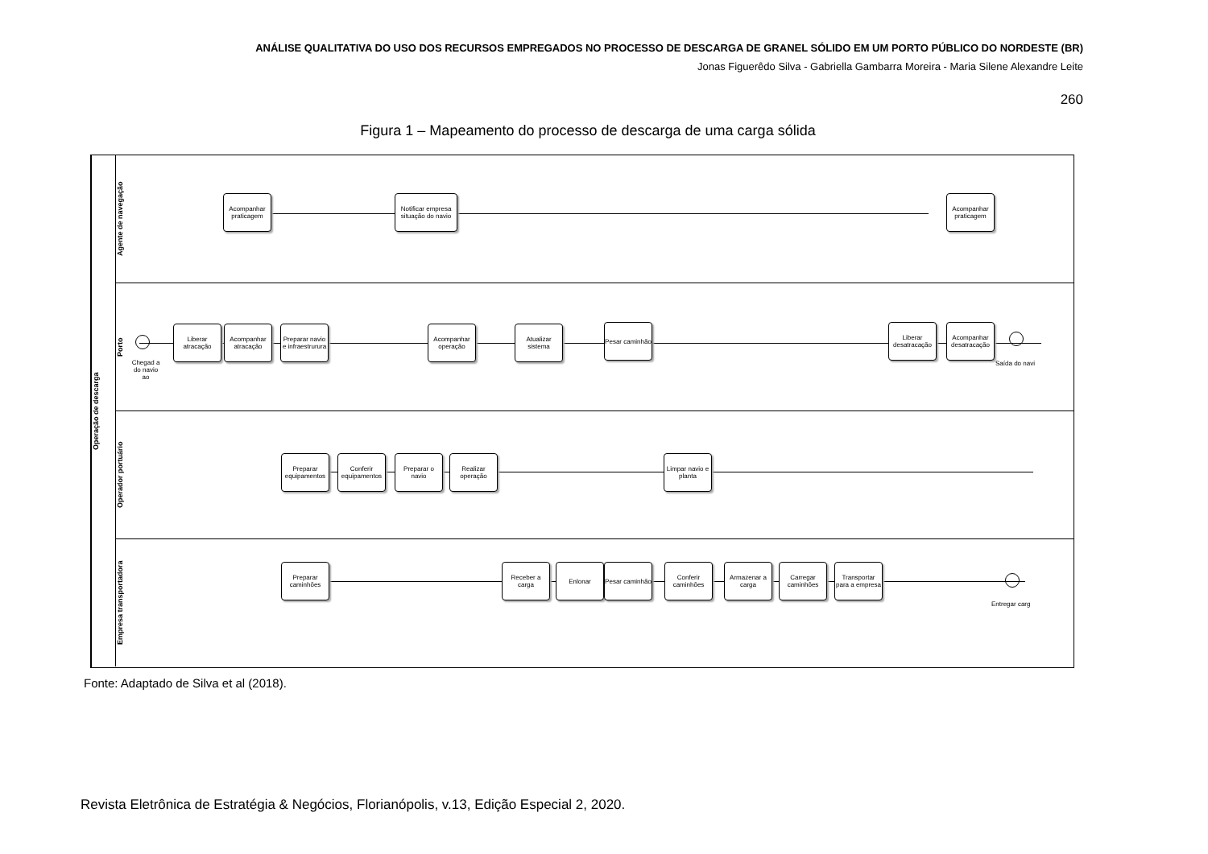ANÁLISE QUALITATIVA DO USO DOS RECURSOS EMPREGADOS NO PROCESSO DE DESCARGA DE GRANEL SÓLIDO EM UM PORTO PÚBLICO DO NORDESTE (BR)
Jonas Figuerêdo Silva - Gabriella Gambarra Moreira - Maria Silene Alexandre Leite
260
Figura 1 – Mapeamento do processo de descarga de uma carga sólida
Operação de descarga
Agente de navegação
Acompanhar praticagem
Notificar empresa situação do navio
Acompanhar praticagem
Porto
Chegad a do navio ao
Liberar atracação
Acompanhar atracação
Preparar navio e infraestrurura
Acompanhar operação
Atualizar sistema
Pesar caminhão
Liberar desatracação
Acompanhar desatracação
Saída do navi
Operador portuário
Preparar equipamentos
Conferir equipamentos
Preparar o navio
Realizar operação
Limpar navio e planta
Empresa transportadora
Preparar caminhões
Receber a carga
Enlonar
Pesar caminhão
Conferir caminhões
Armazenar a carga
Carregar caminhões
Transportar para a empresa
Entregar carg
Fonte: Adaptado de Silva et al (2018).
Revista Eletrônica de Estratégia & Negócios, Florianópolis, v.13, Edição Especial 2, 2020.